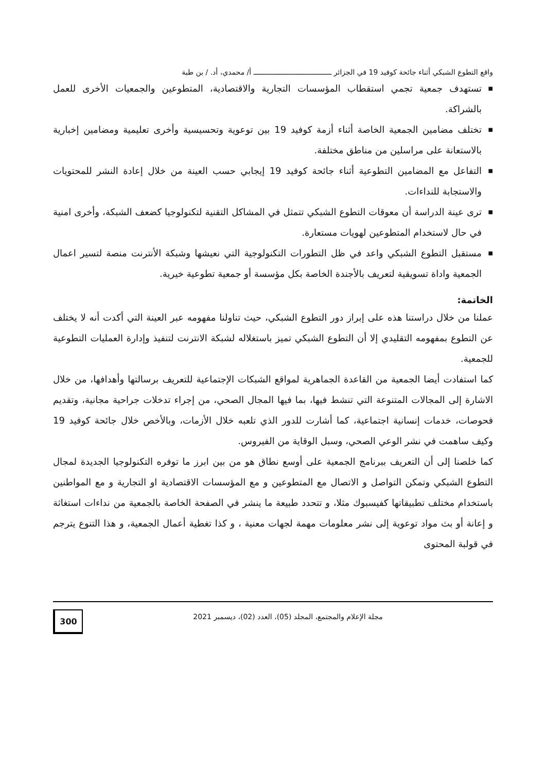واقع التطوع الشبكي أثناء جائحة كوفيد 19 في الجزائر ـــــــــــــــــــــــــــــــــــــ أ/ محمدي، أد. / بن طبة
■ تستهدف جمعية تجمي استقطاب المؤسسات التجارية والاقتصادية، المتطوعين والجمعيات الأخرى للعمل بالشراكة.
■ تختلف مضامين الجمعية الخاصة أثناء أزمة كوفيد 19 بين توعوية وتحسيسية وأخرى تعليمية ومضامين إخبارية بالاستعانة على مراسلين من مناطق مختلفة.
■ التفاعل مع المضامين التطوعية أثناء جائحة كوفيد 19 إيجابي حسب العينة من خلال إعادة النشر للمحتويات والاستجابة للنداءات.
■ ترى عينة الدراسة أن معوقات التطوع الشبكي تتمثل في المشاكل التقنية لتكنولوجيا كضعف الشبكة، وأخرى امنية في حال لاستخدام المتطوعين لهويات مستعارة.
■ مستقبل التطوع الشبكي واعد في ظل التطورات التكنولوجية التي نعيشها وشبكة الأنترنت منصة لتسير اعمال الجمعية واداة تسويقية لتعريف بالأجندة الخاصة بكل مؤسسة أو جمعية تطوعية خيرية.
الخاتمة:
عملنا من خلال دراستنا هذه على إبراز دور التطوع الشبكي، حيث تناولنا مفهومه عبر العينة التي أكدت أنه لا يختلف عن التطوع بمفهومه التقليدي إلا أن التطوع الشبكي تميز باستغلاله لشبكة الانترنت لتنفيذ وإدارة العمليات التطوعية للجمعية.
كما استفادت أيضا الجمعية من القاعدة الجماهرية لمواقع الشبكات الإجتماعية للتعريف برسالتها وأهدافها، من خلال الاشارة إلى المجالات المتنوعة التي تنشط فيها، بما فيها المجال الصحي، من إجراء تدخلات جراحية مجانية، وتقديم فحوصات، خدمات إنسانية اجتماعية، كما أشارت للدور الذي تلعبه خلال الأزمات، وبالأخص خلال جائحة كوفيد 19 وكيف ساهمت في نشر الوعي الصحي، وسبل الوقاية من الفيروس.
كما خلصنا إلى أن التعريف ببرنامج الجمعية على أوسع نطاق هو من بين ابرز ما توفره التكنولوجيا الجديدة لمجال التطوع الشبكي وتمكن التواصل و الاتصال مع المتطوعين و مع المؤسسات الاقتصادية او التجارية و مع المواطنين باستخدام مختلف تطبيقاتها كفيسبوك مثلا، و تتحدد طبيعة ما ينشر في الصفحة الخاصة بالجمعية من نداءات استغاثة و إعانة أو بث مواد توعوية إلى نشر معلومات مهمة لجهات معنية ، و كذا تغطية أعمال الجمعية، و هذا التنوع يترجم في قولبة المحتوى
مجلة الإعلام والمجتمع، المجلد (05)، العدد (02)، ديسمبر 2021
300